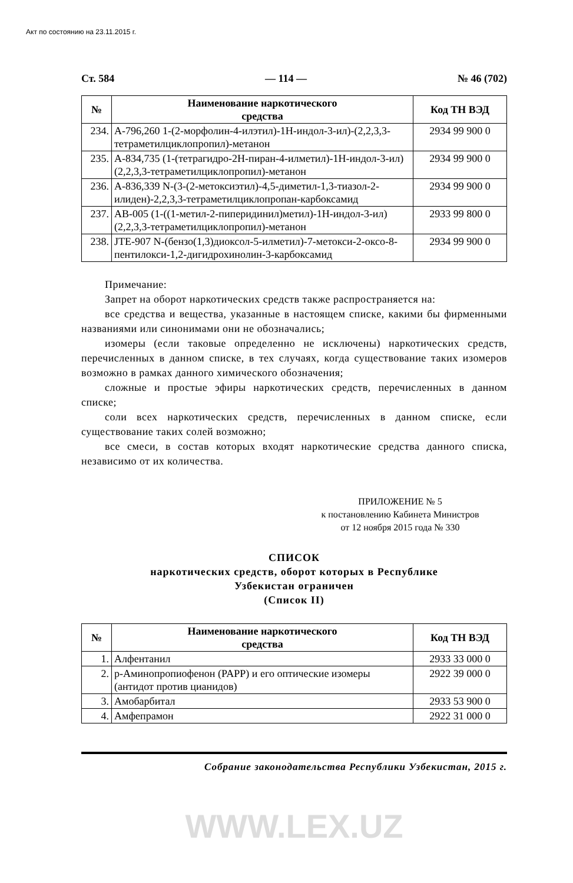Акт по состоянию на 23.11.2015 г.
Ст. 584 — 114 — № 46 (702)
| № | Наименование наркотического средства | Код ТН ВЭД |
| --- | --- | --- |
| 234. | A-796,260 1-(2-морфолин-4-илэтил)-1H-индол-3-ил)-(2,2,3,3-тетраметилциклопропил)-метанон | 2934 99 900 0 |
| 235. | A-834,735 (1-(тетрагидро-2H-пиран-4-илметил)-1H-индол-3-ил)(2,2,3,3-тетраметилциклопропил)-метанон | 2934 99 900 0 |
| 236. | A-836,339 N-(3-(2-метоксиэтил)-4,5-диметил-1,3-тиазол-2-илиден)-2,2,3,3-тетраметилциклопропан-карбоксамид | 2934 99 900 0 |
| 237. | AB-005 (1-((1-метил-2-пиперидинил)метил)-1H-индол-3-ил)(2,2,3,3-тетраметилциклопропил)-метанон | 2933 99 800 0 |
| 238. | JTE-907 N-(бензо(1,3)диоксол-5-илметил)-7-метокси-2-оксо-8-пентилокси-1,2-дигидрохинолин-3-карбоксамид | 2934 99 900 0 |
Примечание:
Запрет на оборот наркотических средств также распространяется на:
все средства и вещества, указанные в настоящем списке, какими бы фирменными названиями или синонимами они не обозначались;
изомеры (если таковые определенно не исключены) наркотических средств, перечисленных в данном списке, в тех случаях, когда существование таких изомеров возможно в рамках данного химического обозначения;
сложные и простые эфиры наркотических средств, перечисленных в данном списке;
соли всех наркотических средств, перечисленных в данном списке, если существование таких солей возможно;
все смеси, в состав которых входят наркотические средства данного списка, независимо от их количества.
ПРИЛОЖЕНИЕ № 5
к постановлению Кабинета Министров
от 12 ноября 2015 года № 330
СПИСОК
наркотических средств, оборот которых в Республике
Узбекистан ограничен
(Список II)
| № | Наименование наркотического средства | Код ТН ВЭД |
| --- | --- | --- |
| 1. | Алфентанил | 2933 33 000 0 |
| 2. | p-Аминопропиофенон (PAPP) и его оптические изомеры (антидот против цианидов) | 2922 39 000 0 |
| 3. | Амобарбитал | 2933 53 900 0 |
| 4. | Амфепрамон | 2922 31 000 0 |
Собрание законодательства Республики Узбекистан, 2015 г.
WWW.LEX.UZ